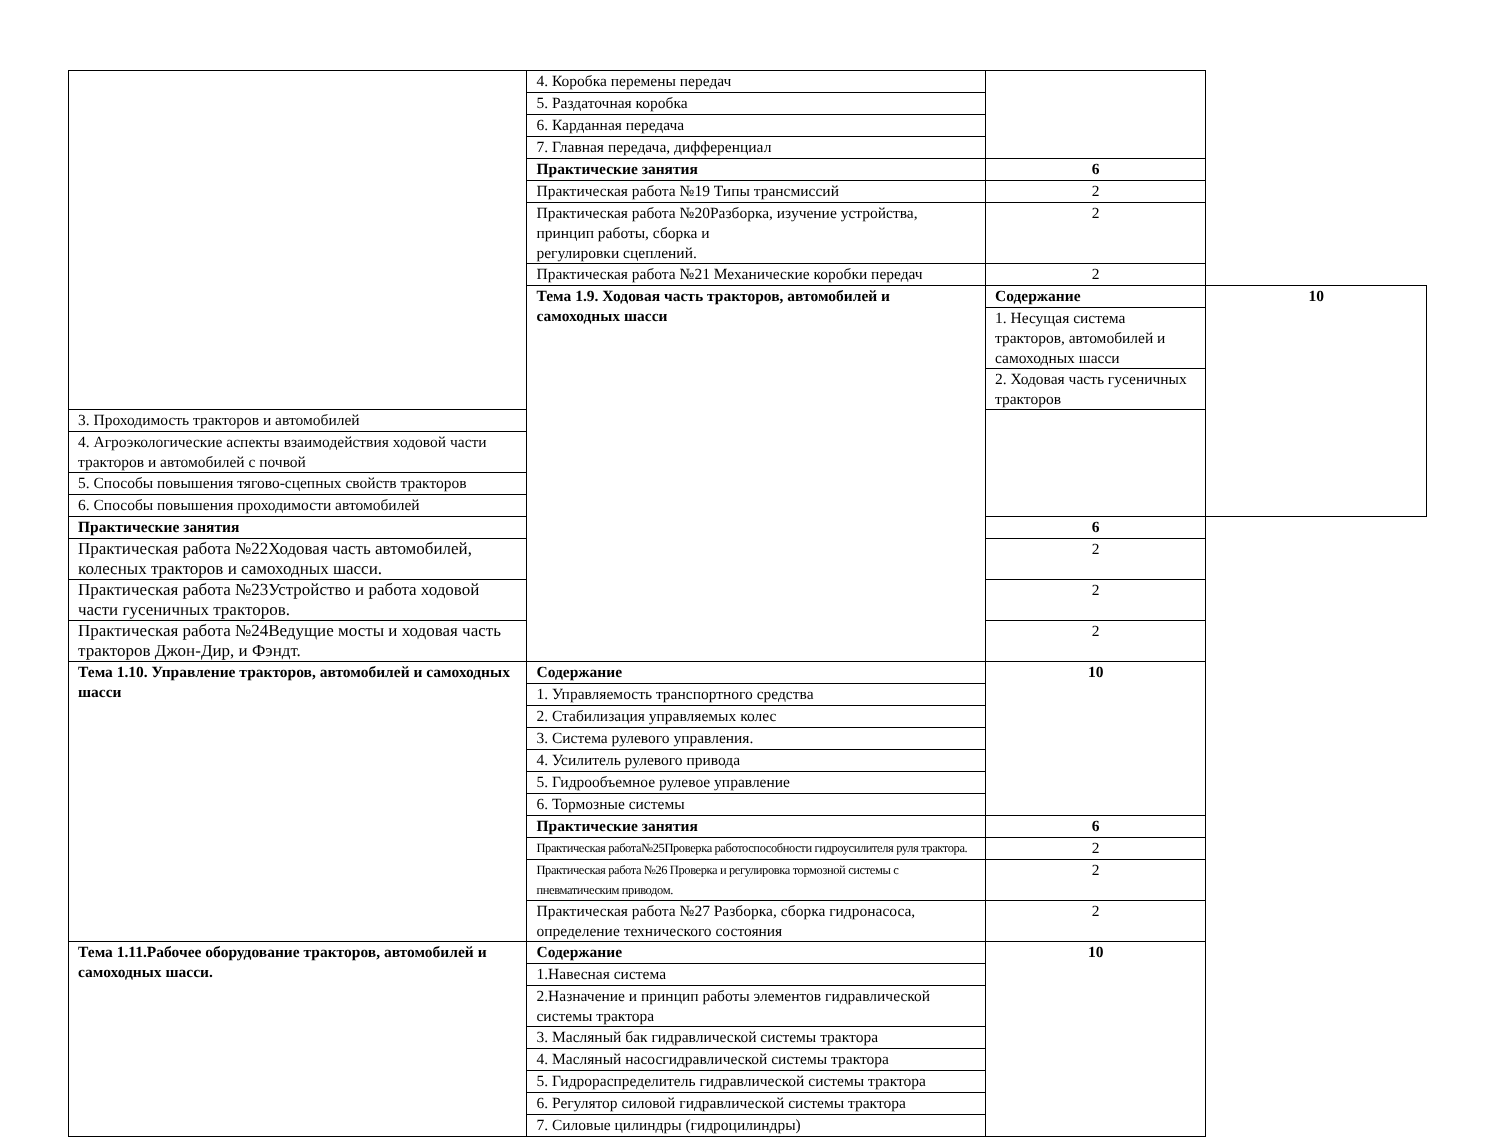| | 4. Коробка перемены передач | | |
| | 5. Раздаточная коробка | | |
| | 6. Карданная передача | | |
| | 7. Главная передача, дифференциал | | |
| | Практические занятия | 6 | |
| | Практическая работа №19 Типы трансмиссий | 2 | |
| | Практическая работа №20Разборка, изучение устройства, принцип работы, сборка и регулировки сцеплений. | 2 | |
| | Практическая работа №21 Механические коробки передач | 2 | |
| | Тема 1.9. Ходовая часть тракторов, автомобилей и самоходных шасси | Содержание | 10 |
| | | 1. Несущая система тракторов, автомобилей и самоходных шасси | |
| | | 2. Ходовая часть гусеничных тракторов | |
| 3. Проходимость тракторов и автомобилей | | | |
| 4. Агроэкологические аспекты взаимодействия ходовой части тракторов и автомобилей с почвой | | | |
| 5. Способы повышения тягово-сцепных свойств тракторов | | | |
| 6. Способы повышения проходимости автомобилей | | | |
| Практические занятия | | 6 | |
| Практическая работа №22Ходовая часть автомобилей, колесных тракторов и самоходных шасси. | | 2 | |
| Практическая работа №23Устройство и работа ходовой части гусеничных тракторов. | | 2 | |
| Практическая работа №24Ведущие мосты и ходовая часть тракторов Джон-Дир, и Фэндт. | | 2 | |
| Тема 1.10. Управление тракторов, автомобилей и самоходных шасси | Содержание | 10 | |
| | 1. Управляемость транспортного средства | | |
| | 2. Стабилизация управляемых колес | | |
| | 3. Система рулевого управления. | | |
| | 4. Усилитель рулевого привода | | |
| | 5. Гидрообъемное рулевое управление | | |
| | 6. Тормозные системы | | |
| | Практические занятия | 6 | |
| | Практическая работа№25Проверка работоспособности гидроусилителя руля трактора. | 2 | |
| | Практическая работа №26 Проверка и регулировка тормозной системы с пневматическим приводом. | 2 | |
| | Практическая работа №27 Разборка, сборка гидронасоса, определение технического состояния | 2 | |
| Тема 1.11.Рабочее оборудование тракторов, автомобилей и самоходных шасси. | Содержание | 10 | |
| | 1.Навесная система | | |
| | 2.Назначение и принцип работы элементов гидравлической системы трактора | | |
| | 3. Масляный бак гидравлической системы трактора | | |
| | 4. Масляный насосгидравлической системы трактора | | |
| | 5. Гидрораспределитель гидравлической системы трактора | | |
| | 6. Регулятор силовой гидравлической системы трактора | | |
| | 7. Силовые цилиндры (гидроцилиндры) | | |